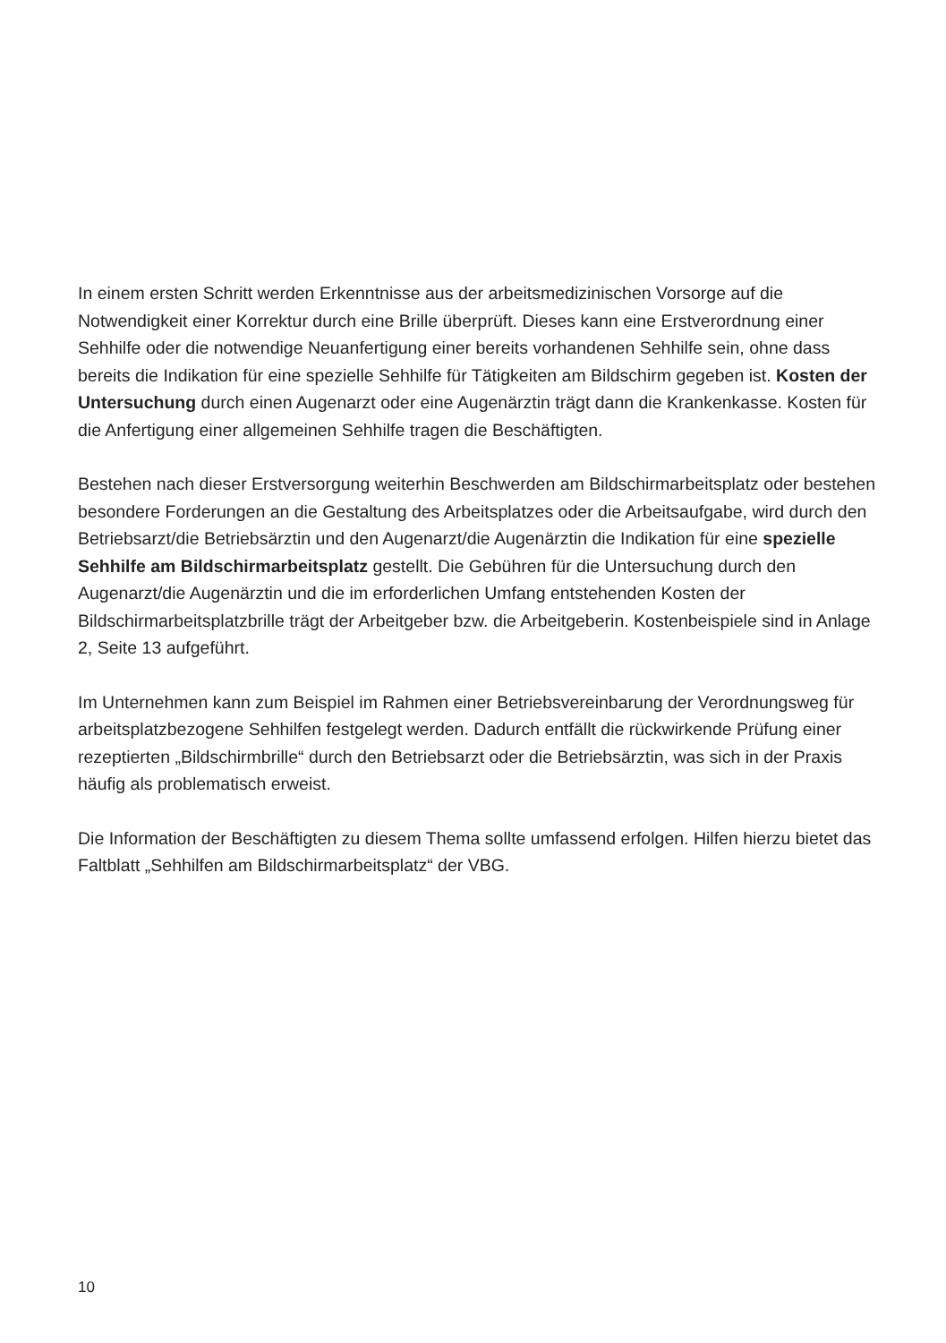In einem ersten Schritt werden Erkenntnisse aus der arbeitsmedizinischen Vorsorge auf die Notwendigkeit einer Korrektur durch eine Brille überprüft. Dieses kann eine Erstverordnung einer Sehhilfe oder die notwendige Neuanfertigung einer bereits vorhandenen Sehhilfe sein, ohne dass bereits die Indikation für eine spezielle Sehhilfe für Tätigkeiten am Bildschirm gegeben ist. Kosten der Untersuchung durch einen Augenarzt oder eine Augenärztin trägt dann die Krankenkasse. Kosten für die Anfertigung einer allgemeinen Sehhilfe tragen die Beschäftigten.
Bestehen nach dieser Erstversorgung weiterhin Beschwerden am Bildschirmarbeitsplatz oder bestehen besondere Forderungen an die Gestaltung des Arbeitsplatzes oder die Arbeitsaufgabe, wird durch den Betriebsarzt/die Betriebsärztin und den Augenarzt/die Augenärztin die Indikation für eine spezielle Sehhilfe am Bildschirmarbeitsplatz gestellt. Die Gebühren für die Untersuchung durch den Augenarzt/die Augenärztin und die im erforderlichen Umfang entstehenden Kosten der Bildschirmarbeitsplatzbrille trägt der Arbeitgeber bzw. die Arbeitgeberin. Kostenbeispiele sind in Anlage 2, Seite 13 aufgeführt.
Im Unternehmen kann zum Beispiel im Rahmen einer Betriebsvereinbarung der Verordnungsweg für arbeitsplatzbezogene Sehhilfen festgelegt werden. Dadurch entfällt die rückwirkende Prüfung einer rezeptierten „Bildschirmbrille“ durch den Betriebsarzt oder die Betriebsärztin, was sich in der Praxis häufig als problematisch erweist.
Die Information der Beschäftigten zu diesem Thema sollte umfassend erfolgen. Hilfen hierzu bietet das Faltblatt „Sehhilfen am Bildschirmarbeitsplatz“ der VBG.
10